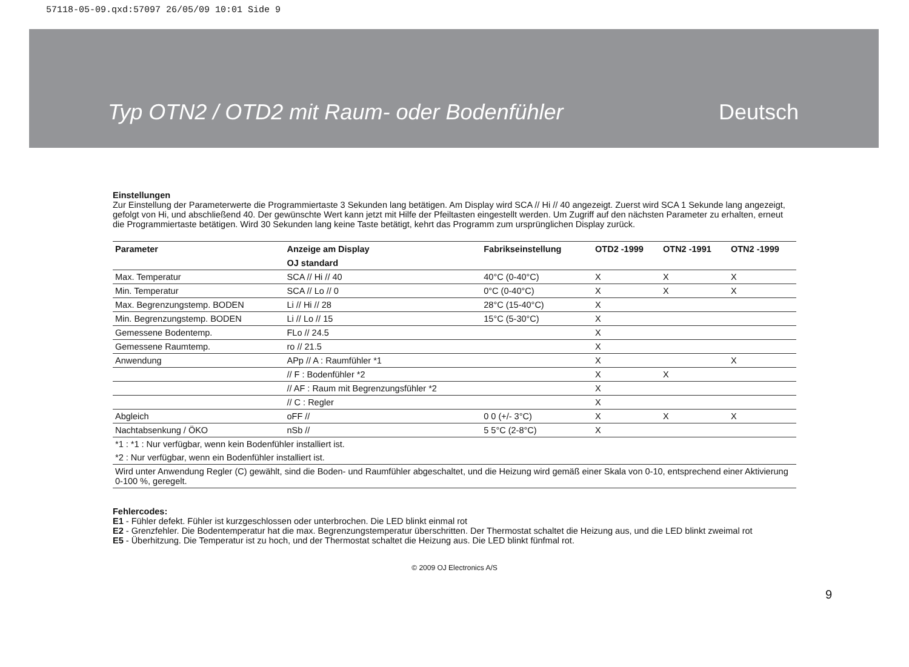57118-05-09.qxd:57097 26/05/09 10:01 Side 9
Typ OTN2 / OTD2 mit Raum- oder Bodenfühler Deutsch
Einstellungen
Zur Einstellung der Parameterwerte die Programmiertaste 3 Sekunden lang betätigen. Am Display wird SCA // Hi // 40 angezeigt. Zuerst wird SCA 1 Sekunde lang angezeigt, gefolgt von Hi, und abschließend 40. Der gewünschte Wert kann jetzt mit Hilfe der Pfeiltasten eingestellt werden. Um Zugriff auf den nächsten Parameter zu erhalten, erneut die Programmiertaste betätigen. Wird 30 Sekunden lang keine Taste betätigt, kehrt das Programm zum ursprünglichen Display zurück.
| Parameter | Anzeige am Display | Fabrikseinstellung | OTD2 -1999 | OTN2 -1991 | OTN2 -1999 |
| --- | --- | --- | --- | --- | --- |
| | OJ standard | | | | |
| Max. Temperatur | SCA // Hi // 40 | 40°C (0-40°C) | X | X | X |
| Min. Temperatur | SCA // Lo // 0 | 0°C (0-40°C) | X | X | X |
| Max. Begrenzungstemp. BODEN | Li // Hi // 28 | 28°C (15-40°C) | X | | |
| Min. Begrenzungstemp. BODEN | Li // Lo // 15 | 15°C (5-30°C) | X | | |
| Gemessene Bodentemp. | FLo // 24.5 | | X | | |
| Gemessene Raumtemp. | ro // 21.5 | | X | | |
| Anwendung | APp // A : Raumfühler *1 | | X | | X |
| | // F : Bodenfühler *2 | | X | X | |
| | // AF : Raum mit Begrenzungsfühler *2 | | X | | |
| | // C : Regler | | X | | |
| Abgleich | oFF // | 0 0 (+/- 3°C) | X | X | X |
| Nachtabsenkung / ÖKO | nSb // | 5 5°C (2-8°C) | X | | |
| *1 : *1 : Nur verfügbar, wenn kein Bodenfühler installiert ist. | | | | | |
| *2 : Nur verfügbar, wenn ein Bodenfühler installiert ist. | | | | | |
| Wird unter Anwendung Regler (C) gewählt, sind die Boden- und Raumfühler abgeschaltet, und die Heizung wird gemäß einer Skala von 0-10, entsprechend einer Aktivierung 0-100 %, geregelt. | | | | | |
Fehlercodes:
E1 - Fühler defekt. Fühler ist kurzgeschlossen oder unterbrochen. Die LED blinkt einmal rot
E2 - Grenzfehler. Die Bodentemperatur hat die max. Begrenzungstemperatur überschritten. Der Thermostat schaltet die Heizung aus, und die LED blinkt zweimal rot
E5 - Überhitzung. Die Temperatur ist zu hoch, und der Thermostat schaltet die Heizung aus. Die LED blinkt fünfmal rot.
© 2009 OJ Electronics A/S
9